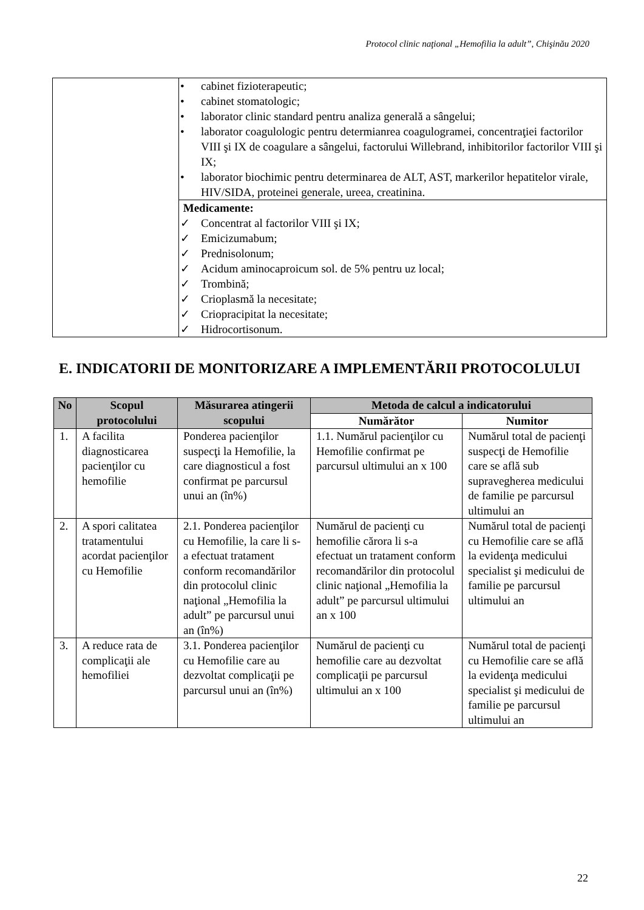Protocol clinic naţional „Hemofilia la adult”, Chişinău 2020
| | • cabinet fizioterapeutic; • cabinet stomatologic; • laborator clinic standard pentru analiza generală a sângelui; • laborator coagulologic pentru determianrea coagulogramei, concentraţiei factorilor VIII şi IX de coagulare a sângelui, factorului Willebrand, inhibitorilor factorilor VIII şi IX; • laborator biochimic pentru determinarea de ALT, AST, markerilor hepatitelor virale, HIV/SIDA, proteinei generale, ureea, creatinina. |
| | Medicamente: ✓ Concentrat al factorilor VIII şi IX; ✓ Emicizumabum; ✓ Prednisolonum; ✓ Acidum aminocaproicum sol. de 5% pentru uz local; ✓ Trombină; ✓ Crioplasmă la necesitate; ✓ Criopracipitat la necesitate; ✓ Hidrocortisonum. |
E. INDICATORII DE MONITORIZARE A IMPLEMENTĂRII PROTOCOLULUI
| No | Scopul protocolului | Măsurarea atingerii scopului | Metoda de calcul a indicatorului | |
| --- | --- | --- | --- | --- |
| | | | Numărător | Numitor |
| 1. | A facilita diagnosticarea pacienţilor cu hemofilie | Ponderea pacienţilor suspecţi la Hemofilie, la care diagnosticul a fost confirmat pe parcursul unui an (în%) | 1.1. Numărul pacienţilor cu Hemofilie confirmat pe parcursul ultimului an x 100 | Numărul total de pacienţi suspecţi de Hemofilie care se află sub supravegherea medicului de familie pe parcursul ultimului an |
| 2. | A spori calitatea tratamentului acordat pacienţilor cu Hemofilie | 2.1. Ponderea pacienţilor cu Hemofilie, la care li s-a efectuat tratament conform recomandărilor din protocolul clinic naţional „Hemofilia la adult” pe parcursul unui an (în%) | Numărul de pacienţi cu hemofilie cărora li s-a efectuat un tratament conform recomandărilor din protocolul clinic naţional „Hemofilia la adult” pe parcursul ultimului an x 100 | Numărul total de pacienţi cu Hemofilie care se află la evidenţa medicului specialist şi medicului de familie pe parcursul ultimului an |
| 3. | A reduce rata de complicaţii ale hemofiliei | 3.1. Ponderea pacienţilor cu Hemofilie care au dezvoltat complicaţii pe parcursul unui an (în%) | Numărul de pacienţi cu hemofilie care au dezvoltat complicaţii pe parcursul ultimului an x 100 | Numărul total de pacienţi cu Hemofilie care se află la evidenţa medicului specialist şi medicului de familie pe parcursul ultimului an |
22